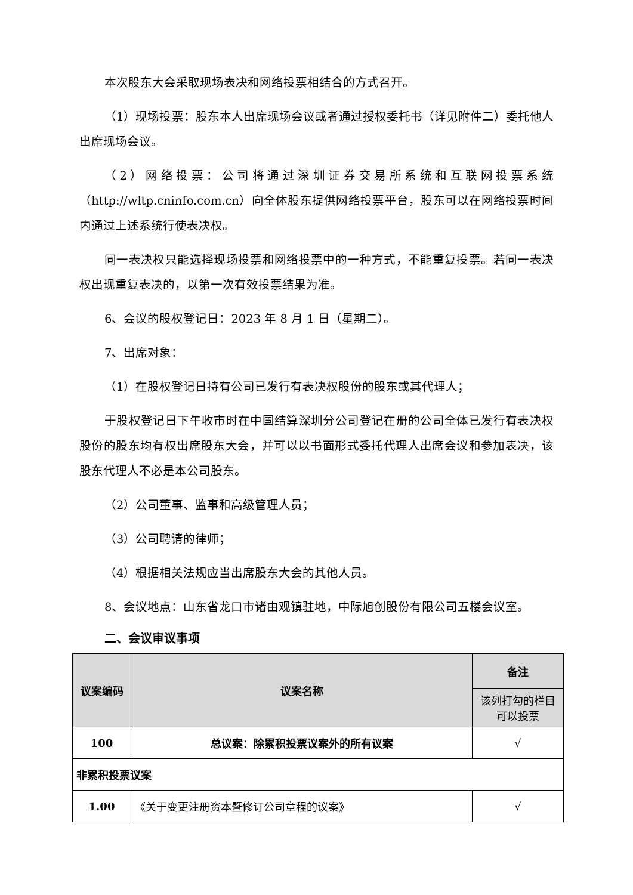本次股东大会采取现场表决和网络投票相结合的方式召开。
（1）现场投票：股东本人出席现场会议或者通过授权委托书（详见附件二）委托他人出席现场会议。
（2）网络投票：公司将通过深圳证券交易所系统和互联网投票系统（http://wltp.cninfo.com.cn）向全体股东提供网络投票平台，股东可以在网络投票时间内通过上述系统行使表决权。
同一表决权只能选择现场投票和网络投票中的一种方式，不能重复投票。若同一表决权出现重复表决的，以第一次有效投票结果为准。
6、会议的股权登记日：2023 年 8 月 1 日（星期二）。
7、出席对象：
（1）在股权登记日持有公司已发行有表决权股份的股东或其代理人；
于股权登记日下午收市时在中国结算深圳分公司登记在册的公司全体已发行有表决权股份的股东均有权出席股东大会，并可以以书面形式委托代理人出席会议和参加表决，该股东代理人不必是本公司股东。
（2）公司董事、监事和高级管理人员；
（3）公司聘请的律师；
（4）根据相关法规应当出席股东大会的其他人员。
8、会议地点：山东省龙口市诸由观镇驻地，中际旭创股份有限公司五楼会议室。
二、会议审议事项
| 议案编码 | 议案名称 | 备注 |
| --- | --- | --- |
| | | 该列打勾的栏目可以投票 |
| 100 | 总议案：除累积投票议案外的所有议案 | √ |
| 非累积投票议案 | | |
| 1.00 | 《关于变更注册资本暨修订公司章程的议案》 | √ |